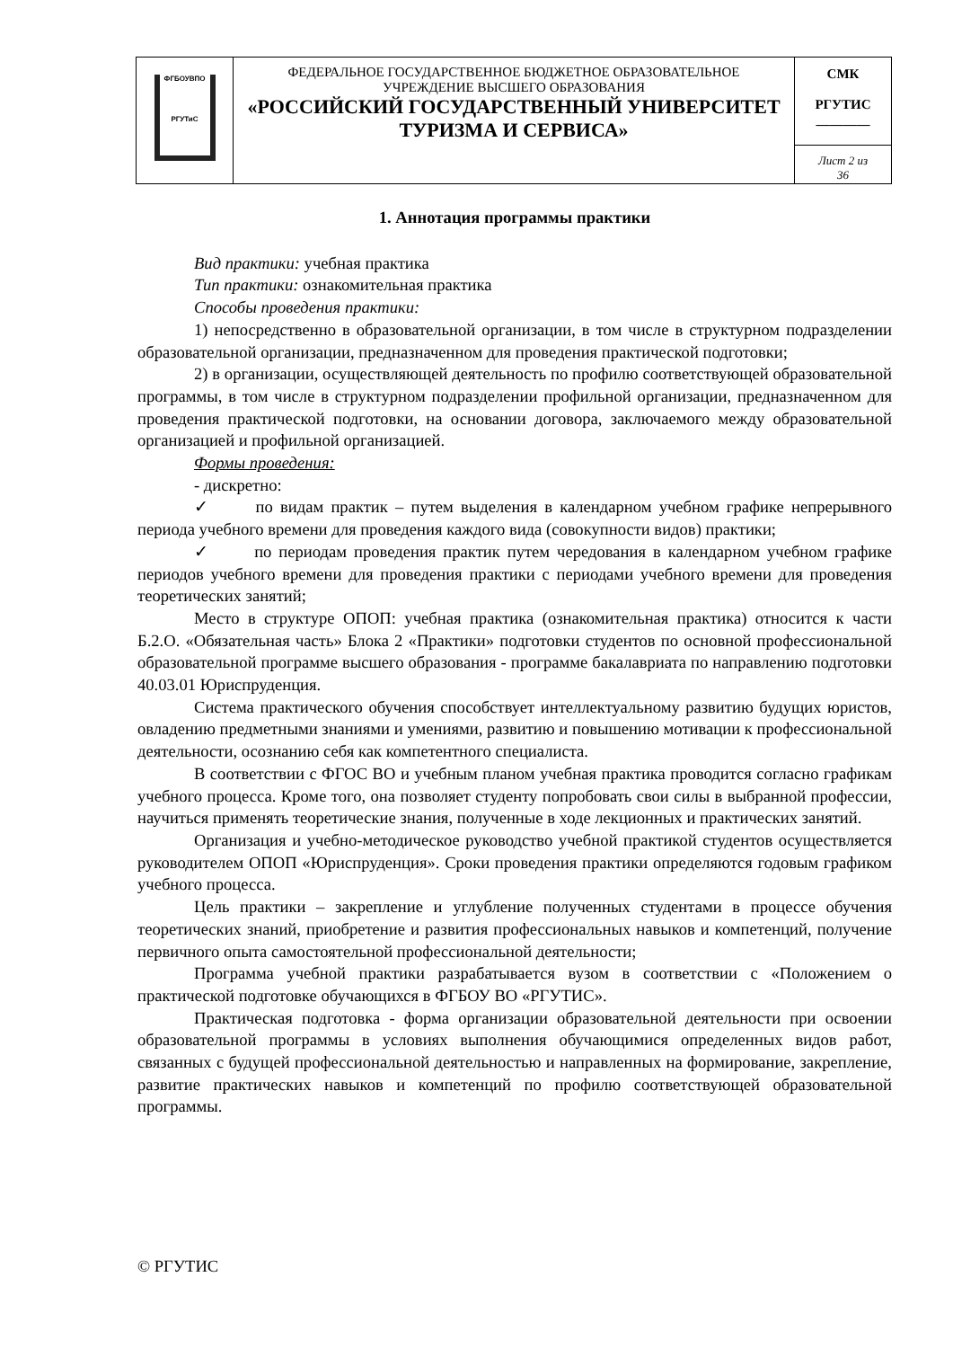| ФГБОУВПО РГУТиС | ФЕДЕРАЛЬНОЕ ГОСУДАРСТВЕННОЕ БЮДЖЕТНОЕ ОБРАЗОВАТЕЛЬНОЕ УЧРЕЖДЕНИЕ ВЫСШЕГО ОБРАЗОВАНИЯ «РОССИЙСКИЙ ГОСУДАРСТВЕННЫЙ УНИВЕРСИТЕТ ТУРИЗМА И СЕРВИСА» | СМК РГУТИС ________ |
| | | Лист 2 из 36 |
1. Аннотация программы практики
Вид практики: учебная практика
Тип практики: ознакомительная практика
Способы проведения практики:
1) непосредственно в образовательной организации, в том числе в структурном подразделении образовательной организации, предназначенном для проведения практической подготовки;
2) в организации, осуществляющей деятельность по профилю соответствующей образовательной программы, в том числе в структурном подразделении профильной организации, предназначенном для проведения практической подготовки, на основании договора, заключаемого между образовательной организацией и профильной организацией.
Формы проведения:
- дискретно:
✓ по видам практик – путем выделения в календарном учебном графике непрерывного периода учебного времени для проведения каждого вида (совокупности видов) практики;
✓ по периодам проведения практик путем чередования в календарном учебном графике периодов учебного времени для проведения практики с периодами учебного времени для проведения теоретических занятий;
Место в структуре ОПОП: учебная практика (ознакомительная практика) относится к части Б.2.О. «Обязательная часть» Блока 2 «Практики» подготовки студентов по основной профессиональной образовательной программе высшего образования - программе бакалавриата по направлению подготовки 40.03.01 Юриспруденция.
Система практического обучения способствует интеллектуальному развитию будущих юристов, овладению предметными знаниями и умениями, развитию и повышению мотивации к профессиональной деятельности, осознанию себя как компетентного специалиста.
В соответствии с ФГОС ВО и учебным планом учебная практика проводится согласно графикам учебного процесса. Кроме того, она позволяет студенту попробовать свои силы в выбранной профессии, научиться применять теоретические знания, полученные в ходе лекционных и практических занятий.
Организация и учебно-методическое руководство учебной практикой студентов осуществляется руководителем ОПОП «Юриспруденция». Сроки проведения практики определяются годовым графиком учебного процесса.
Цель практики – закрепление и углубление полученных студентами в процессе обучения теоретических знаний, приобретение и развития профессиональных навыков и компетенций, получение первичного опыта самостоятельной профессиональной деятельности;
Программа учебной практики разрабатывается вузом в соответствии с «Положением о практической подготовке обучающихся в ФГБОУ ВО «РГУТИС».
Практическая подготовка - форма организации образовательной деятельности при освоении образовательной программы в условиях выполнения обучающимися определенных видов работ, связанных с будущей профессиональной деятельностью и направленных на формирование, закрепление, развитие практических навыков и компетенций по профилю соответствующей образовательной программы.
© РГУТИС